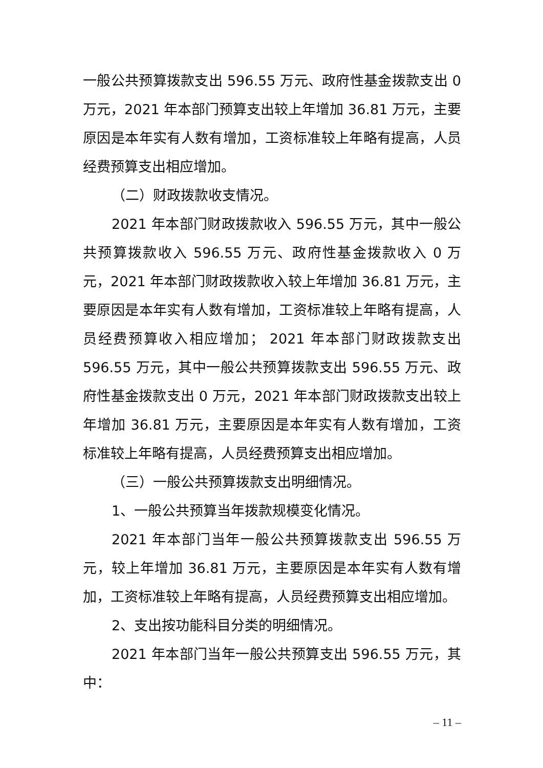一般公共预算拨款支出 596.55 万元、政府性基金拨款支出 0 万元，2021 年本部门预算支出较上年增加 36.81 万元，主要原因是本年实有人数有增加，工资标准较上年略有提高，人员经费预算支出相应增加。
（二）财政拨款收支情况。
2021 年本部门财政拨款收入 596.55 万元，其中一般公共预算拨款收入 596.55 万元、政府性基金拨款收入 0 万元，2021 年本部门财政拨款收入较上年增加 36.81 万元，主要原因是本年实有人数有增加，工资标准较上年略有提高，人员经费预算收入相应增加； 2021 年本部门财政拨款支出 596.55 万元，其中一般公共预算拨款支出 596.55 万元、政府性基金拨款支出 0 万元，2021 年本部门财政拨款支出较上年增加 36.81 万元，主要原因是本年实有人数有增加，工资标准较上年略有提高，人员经费预算支出相应增加。
（三）一般公共预算拨款支出明细情况。
1、一般公共预算当年拨款规模变化情况。
2021 年本部门当年一般公共预算拨款支出 596.55 万元，较上年增加 36.81 万元，主要原因是本年实有人数有增加，工资标准较上年略有提高，人员经费预算支出相应增加。
2、支出按功能科目分类的明细情况。
2021 年本部门当年一般公共预算支出 596.55 万元，其中：
– 11 –